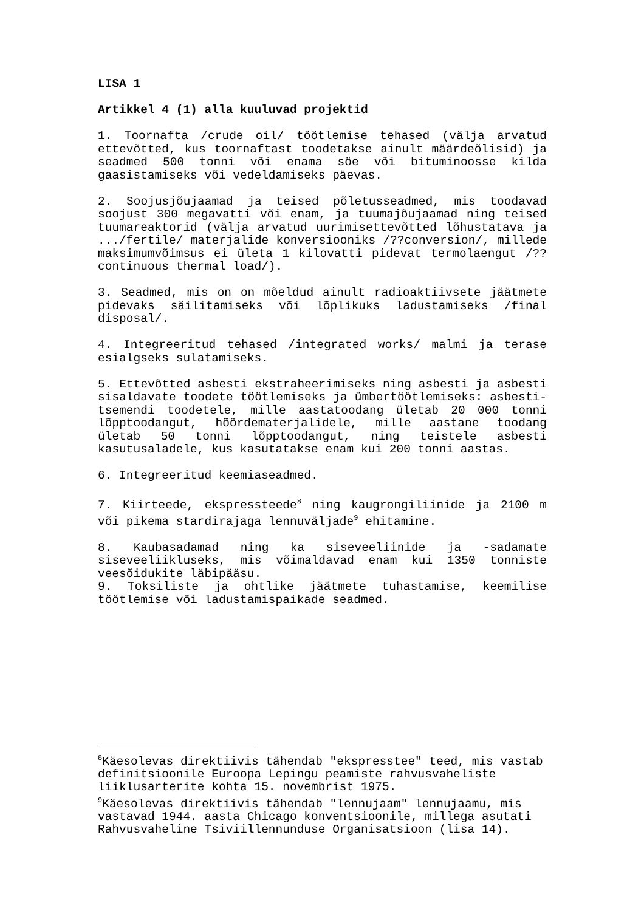LISA 1
Artikkel 4 (1) alla kuuluvad projektid
1. Toornafta /crude oil/ töötlemise tehased (välja arvatud ettevõtted, kus toornaftast toodetakse ainult määrdeõlisid) ja seadmed 500 tonni või enama söe või bituminoosse kilda gaasistamiseks või vedeldamiseks päevas.
2. Soojusjõujaamad ja teised põletusseadmed, mis toodavad soojust 300 megavatti või enam, ja tuumajõujaamad ning teised tuumareaktorid (välja arvatud uurimisettevõtted lõhustatava ja .../fertile/ materjalide konversiooniks /??conversion/, millede maksimumvõimsus ei ületa 1 kilovatti pidevat termolaengut /??continuous thermal load/).
3. Seadmed, mis on on mõeldud ainult radioaktiivsete jäätmete pidevaks säilitamiseks või lõplikuks ladustamiseks /final disposal/.
4. Integreeritud tehased /integrated works/ malmi ja terase esialgseks sulatamiseks.
5. Ettevõtted asbesti ekstraheerimiseks ning asbesti ja asbesti sisaldavate toodete töötlemiseks ja ümbertöötlemiseks: asbesti-tsemendi toodetele, mille aastatoodang ületab 20 000 tonni lõpptoodangut, hõõrdematerjalidele, mille aastane toodang ületab 50 tonni lõpptoodangut, ning teistele asbesti kasutusaladele, kus kasutatakse enam kui 200 tonni aastas.
6. Integreeritud keemiaseadmed.
7. Kiirteede, ekspressteede<sup>8</sup> ning kaugrongiliinide ja 2100 m või pikema stardirajaga lennuväljade<sup>9</sup> ehitamine.
8. Kaubasadamad ning ka siseveeliinide ja -sadamate siseveeliikluseks, mis võimaldavad enam kui 1350 tonniste veesõidukite läbipääsu.
9. Toksiliste ja ohtlike jäätmete tuhastamise, keemilise töötlemise või ladustamispaikade seadmed.
<sup>8</sup> Käesolevas direktiivis tähendab "ekspresstee" teed, mis vastab definitsioonile Euroopa Lepingu peamiste rahvusvaheliste liiklusarterite kohta 15. novembrist 1975.
<sup>9</sup> Käesolevas direktiivis tähendab "lennujaam" lennujaamu, mis vastavad 1944. aasta Chicago konventsioonile, millega asutati Rahvusvaheline Tsiviillennunduse Organisatsioon (lisa 14).